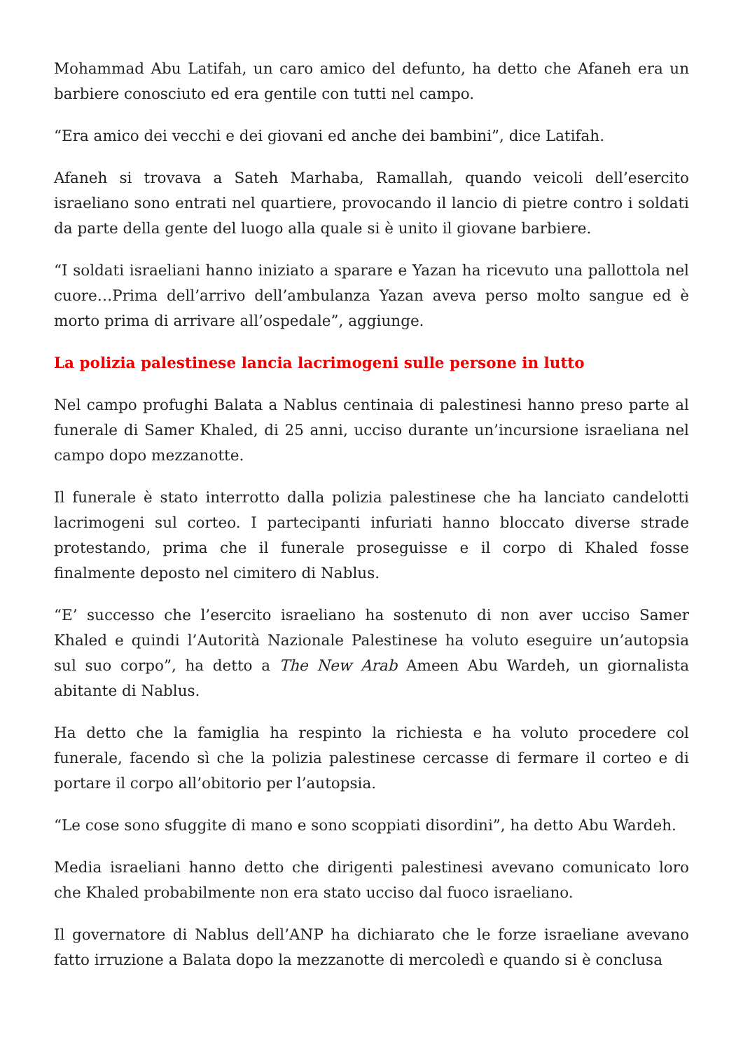Mohammad Abu Latifah, un caro amico del defunto, ha detto che Afaneh era un barbiere conosciuto ed era gentile con tutti nel campo.
“Era amico dei vecchi e dei giovani ed anche dei bambini”, dice Latifah.
Afaneh si trovava a Sateh Marhaba, Ramallah, quando veicoli dell’esercito israeliano sono entrati nel quartiere, provocando il lancio di pietre contro i soldati da parte della gente del luogo alla quale si è unito il giovane barbiere.
“I soldati israeliani hanno iniziato a sparare e Yazan ha ricevuto una pallottola nel cuore…Prima dell’arrivo dell’ambulanza Yazan aveva perso molto sangue ed è morto prima di arrivare all’ospedale”, aggiunge.
La polizia palestinese lancia lacrimogeni sulle persone in lutto
Nel campo profughi Balata a Nablus centinaia di palestinesi hanno preso parte al funerale di Samer Khaled, di 25 anni, ucciso durante un’incursione israeliana nel campo dopo mezzanotte.
Il funerale è stato interrotto dalla polizia palestinese che ha lanciato candelotti lacrimogeni sul corteo. I partecipanti infuriati hanno bloccato diverse strade protestando, prima che il funerale proseguisse e il corpo di Khaled fosse finalmente deposto nel cimitero di Nablus.
“E’ successo che l’esercito israeliano ha sostenuto di non aver ucciso Samer Khaled e quindi l’Autorità Nazionale Palestinese ha voluto eseguire un’autopsia sul suo corpo”, ha detto a The New Arab Ameen Abu Wardeh, un giornalista abitante di Nablus.
Ha detto che la famiglia ha respinto la richiesta e ha voluto procedere col funerale, facendo sì che la polizia palestinese cercasse di fermare il corteo e di portare il corpo all’obitorio per l’autopsia.
“Le cose sono sfuggite di mano e sono scoppiati disordini”, ha detto Abu Wardeh.
Media israeliani hanno detto che dirigenti palestinesi avevano comunicato loro che Khaled probabilmente non era stato ucciso dal fuoco israeliano.
Il governatore di Nablus dell’ANP ha dichiarato che le forze israeliane avevano fatto irruzione a Balata dopo la mezzanotte di mercoledì e quando si è conclusa